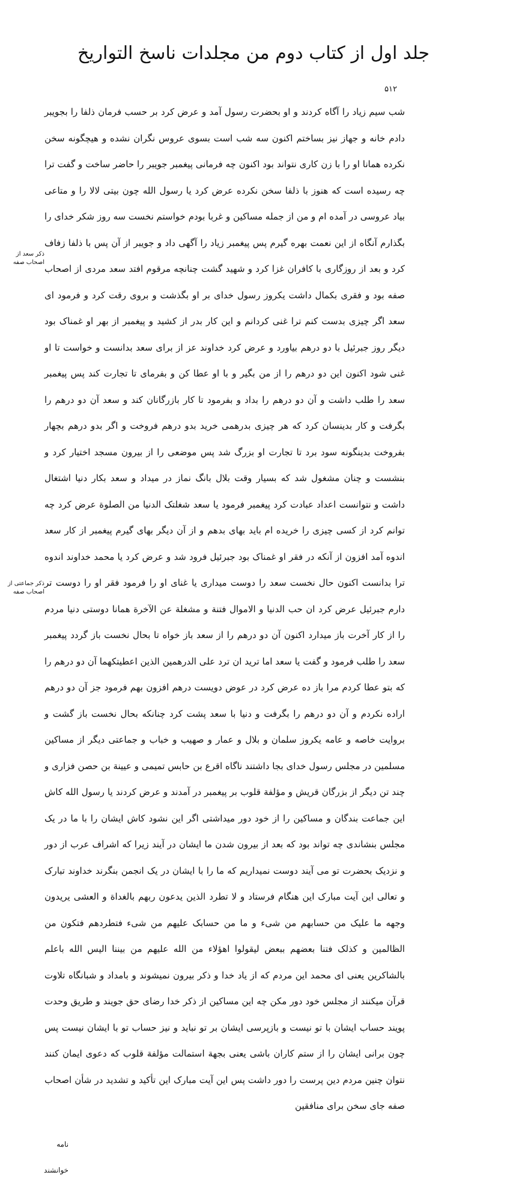جلد اول از کتاب دوم من مجلدات ناسخ التواریخ
۵۱۲
شب سیم زیاد را آگاه کردند و او بحضرت رسول آمد و عرض کرد بر حسب فرمان ذلفا را بجویبر دادم خانه و جهاز نیز بساختم اکنون سه شب است بسوی عروس نگران نشده و هیچگونه سخن نکرده همانا او را با زن کاری نتواند بود اکنون چه فرمانی پیغمبر جویبر را حاضر ساخت و گفت ترا چه رسیده است که هنوز با ذلفا سخن نکرده عرض کرد یا رسول الله چون بیتی لالا را و متاعی بیاد عروسی در آمده ام و من از جمله مساکین و غربا بودم خواستم نخست سه روز شکر خدای را بگذارم آنگاه از این نعمت بهره گیرم پس پیغمبر زیاد را آگهی داد و جویبر از آن پس با ذلفا زفاف کرد و بعد از روزگاری با کافران غزا کرد و شهید گشت چنانچه مرقوم افتد سعد مردی از اصحاب صفه بود و فقری بکمال داشت یکروز رسول خدای بر او بگذشت و بروی رقت کرد و فرمود ای سعد اگر چیزی بدست کنم ترا غنی کردانم و این کار بدر از کشید و پیغمبر از بهر او غمناک بود دیگر روز جبرئیل با دو درهم بیاورد و عرض کرد خداوند عز از برای سعد بدانست و خواست تا او غنی شود اکنون این دو درهم را از من بگیر و با او عطا کن و بفرمای تا تجارت کند پس پیغمبر سعد را طلب داشت و آن دو درهم را بداد و بفرمود تا کار بازرگانان کند و سعد آن دو درهم را بگرفت و کار بدینسان کرد که هر چیزی بدرهمی خرید بدو درهم فروخت و اگر بدو درهم بچهار بفروخت بدینگونه سود برد تا تجارت او بزرگ شد پس موضعی را از بیرون مسجد اختیار کرد و بنشست و چنان مشغول شد که بسیار وقت بلال بانگ نماز در میداد و سعد بکار دنیا اشتغال داشت و نتوانست اعداد عبادت کرد پیغمبر فرمود یا سعد شغلتک الدنیا من الصلوة عرض کرد چه توانم کرد از کسی چیزی را خریده ام باید بهای بدهم و از آن دیگر بهای گیرم پیغمبر از کار سعد اندوه آمد افزون از آنکه در فقر او غمناک بود جبرئیل فرود شد و عرض کرد یا محمد خداوند اندوه ترا بدانست اکنون حال نخست سعد را دوست میداری یا غنای او را فرمود فقر او را دوست تر دارم جبرئیل عرض کرد ان حب الدنیا و الاموال فتنة و مشغلة عن الآخرة همانا دوستی دنیا مردم را از کار آخرت باز میدارد اکنون آن دو درهم را از سعد باز خواه تا بحال نخست باز گردد پیغمبر سعد را طلب فرمود و گفت یا سعد اما ترید ان ترد علی الدرهمین الذین اعطیتکهما آن دو درهم را که بتو عطا کردم مرا باز ده عرض کرد در عوض دویست درهم افزون بهم فرمود جز آن دو درهم اراده نکردم و آن دو درهم را بگرفت و دنیا با سعد پشت کرد چنانکه بحال نخست باز گشت و بروایت خاصه و عامه یکروز سلمان و بلال و عمار و صهیب و خباب و جماعتی دیگر از مساکین مسلمین در مجلس رسول خدای بجا داشتند ناگاه اقرع بن حابس تمیمی و عیینة بن حصن فزاری و چند تن دیگر از بزرگان قریش و مؤلفة قلوب بر پیغمبر در آمدند و عرض کردند یا رسول الله کاش این جماعت بندگان و مساکین را از خود دور میداشتی اگر این نشود کاش ایشان را با ما در یک مجلس بنشاندی چه تواند بود که بعد از بیرون شدن ما ایشان در آیند زیرا که اشراف عرب از دور و نزدیک بحضرت تو می آیند دوست نمیداریم که ما را با ایشان در یک انجمن بنگرند خداوند تبارک و تعالی این آیت مبارک این هنگام فرستاد و لا تطرد الذین یدعون ربهم بالغداة و العشی یریدون وجهه ما علیک من حسابهم من شیء و ما من حسابک علیهم من شیء فتطردهم فتکون من الظالمین و کذلک فتنا بعضهم ببعض لیقولوا اهؤلاء من الله علیهم من بیننا الیس الله باعلم بالشاکرین یعنی ای محمد این مردم که از یاد خدا و ذکر بیرون نمیشوند و بامداد و شبانگاه تلاوت قرآن میکنند از مجلس خود دور مکن چه این مساکین از ذکر خدا رضای حق جویند و طریق وحدت پویند حساب ایشان با تو نیست و بازپرسی ایشان بر تو نباید و نیز حساب تو با ایشان نیست پس چون برانی ایشان را از ستم کاران باشی یعنی بجهة استمالت مؤلفة قلوب که دعوی ایمان کنند نتوان چنین مردم دین پرست را دور داشت پس این آیت مبارک این تأکید و تشدید در شأن اصحاب صفه جای سخن برای منافقین
نامه خوانشند
ذکر سعد از اصحاب صفه
ذکر جماعتی از اصحاب صفه